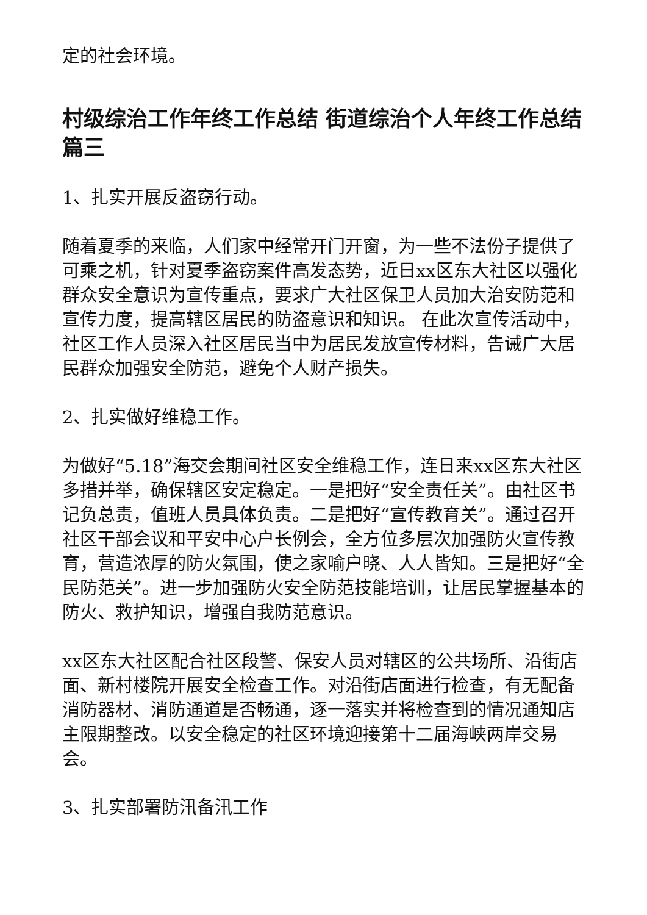定的社会环境。
村级综治工作年终工作总结 街道综治个人年终工作总结篇三
1、扎实开展反盗窃行动。
随着夏季的来临，人们家中经常开门开窗，为一些不法份子提供了可乘之机，针对夏季盗窃案件高发态势，近日xx区东大社区以强化群众安全意识为宣传重点，要求广大社区保卫人员加大治安防范和宣传力度，提高辖区居民的防盗意识和知识。 在此次宣传活动中，社区工作人员深入社区居民当中为居民发放宣传材料，告诫广大居民群众加强安全防范，避免个人财产损失。
2、扎实做好维稳工作。
为做好“5.18”海交会期间社区安全维稳工作，连日来xx区东大社区多措并举，确保辖区安定稳定。一是把好“安全责任关”。由社区书记负总责，值班人员具体负责。二是把好“宣传教育关”。通过召开社区干部会议和平安中心户长例会，全方位多层次加强防火宣传教育，营造浓厚的防火氛围，使之家喻户晓、人人皆知。三是把好“全民防范关”。进一步加强防火安全防范技能培训，让居民掌握基本的防火、救护知识，增强自我防范意识。
xx区东大社区配合社区段警、保安人员对辖区的公共场所、沿街店面、新村楼院开展安全检查工作。对沿街店面进行检查，有无配备消防器材、消防通道是否畅通，逐一落实并将检查到的情况通知店主限期整改。以安全稳定的社区环境迎接第十二届海峡两岸交易会。
3、扎实部署防汛备汛工作